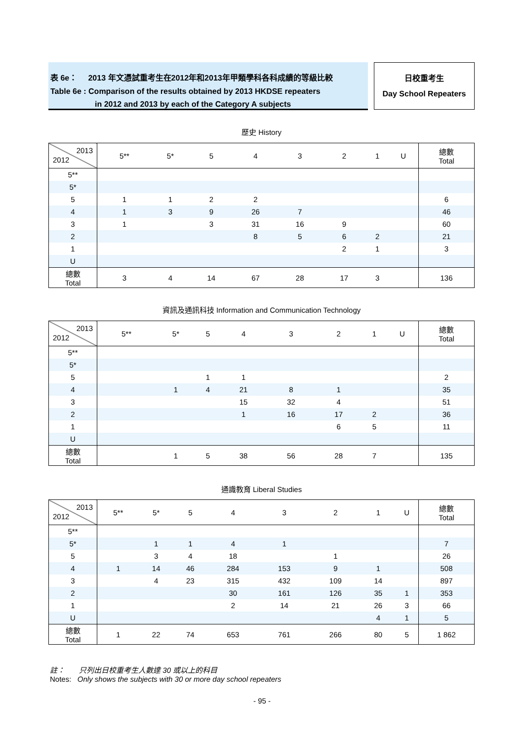表 6e： 2013 年文憑試重考生在2012年和2013年甲類學科各科成績的等級比較
Table 6e : Comparison of the results obtained by 2013 HKDSE repeaters
in 2012 and 2013 by each of the Category A subjects
日校重考生
Day School Repeaters
歷史 History
| 2013 2012 | 5** | 5* | 5 | 4 | 3 | 2 | 1 | U | 總數 Total |
| --- | --- | --- | --- | --- | --- | --- | --- | --- | --- |
| 5** | | | | | | | | | |
| 5* | | | | | | | | | |
| 5 | 1 | 1 | 2 | 2 | | | | | 6 |
| 4 | 1 | 3 | 9 | 26 | 7 | | | | 46 |
| 3 | 1 | | 3 | 31 | 16 | 9 | | | 60 |
| 2 | | | | 8 | 5 | 6 | 2 | | 21 |
| 1 | | | | | | 2 | 1 | | 3 |
| U | | | | | | | | | |
| 總數 Total | 3 | 4 | 14 | 67 | 28 | 17 | 3 | | 136 |
資訊及通訊科技 Information and Communication Technology
| 2013 2012 | 5** | 5* | 5 | 4 | 3 | 2 | 1 | U | 總數 Total |
| --- | --- | --- | --- | --- | --- | --- | --- | --- | --- |
| 5** | | | | | | | | | |
| 5* | | | | | | | | | |
| 5 | | | 1 | 1 | | | | | 2 |
| 4 | | 1 | 4 | 21 | 8 | 1 | | | 35 |
| 3 | | | | 15 | 32 | 4 | | | 51 |
| 2 | | | | 1 | 16 | 17 | 2 | | 36 |
| 1 | | | | | | 6 | 5 | | 11 |
| U | | | | | | | | | |
| 總數 Total | | 1 | 5 | 38 | 56 | 28 | 7 | | 135 |
通識教育 Liberal Studies
| 2013 2012 | 5** | 5* | 5 | 4 | 3 | 2 | 1 | U | 總數 Total |
| --- | --- | --- | --- | --- | --- | --- | --- | --- | --- |
| 5** | | | | | | | | | |
| 5* | | 1 | 1 | 4 | 1 | | | | 7 |
| 5 | | 3 | 4 | 18 | | 1 | | | 26 |
| 4 | 1 | 14 | 46 | 284 | 153 | 9 | 1 | | 508 |
| 3 | | 4 | 23 | 315 | 432 | 109 | 14 | | 897 |
| 2 | | | | 30 | 161 | 126 | 35 | 1 | 353 |
| 1 | | | | 2 | 14 | 21 | 26 | 3 | 66 |
| U | | | | | | | 4 | 1 | 5 |
| 總數 Total | 1 | 22 | 74 | 653 | 761 | 266 | 80 | 5 | 1 862 |
註： 只列出日校重考生人數達 30 或以上的科目
Notes: Only shows the subjects with 30 or more day school repeaters
- 95 -